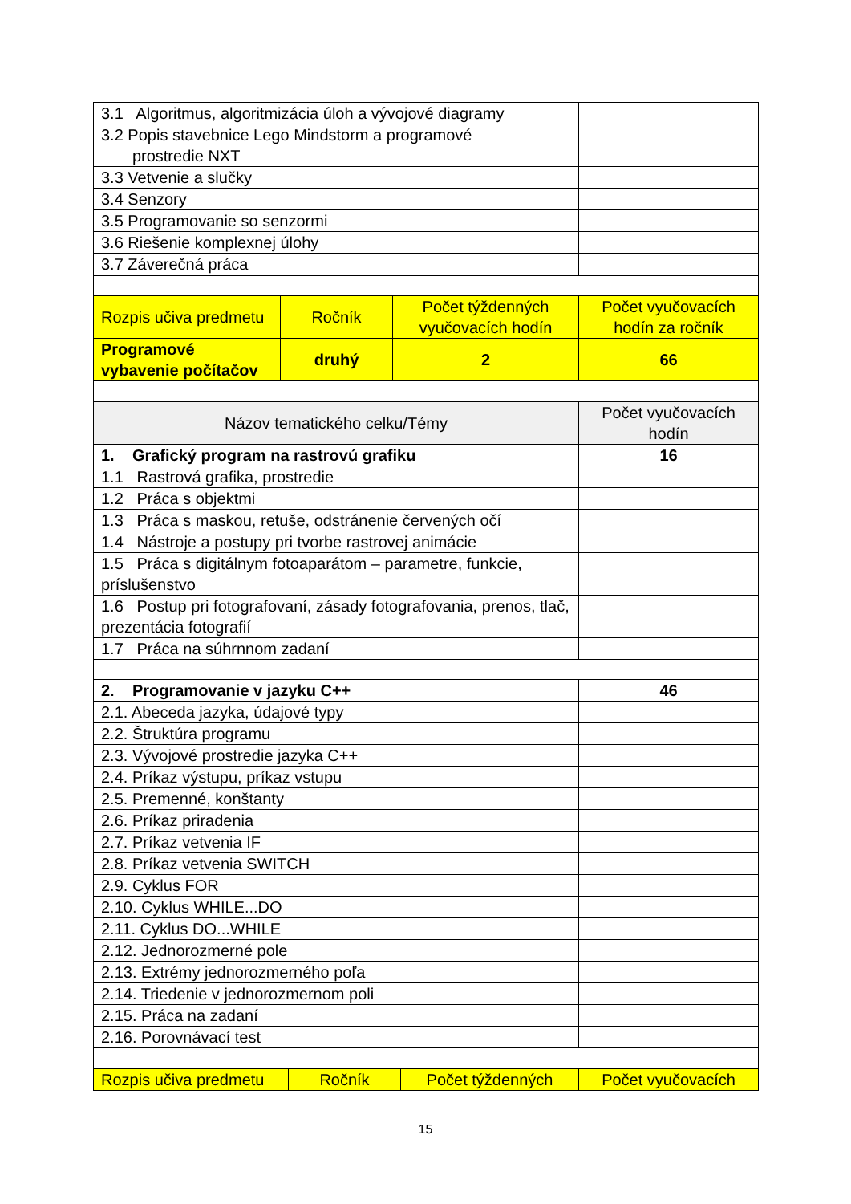| 3.1 Algoritmus, algoritmizácia úloh a vývojové diagramy | |
| 3.2 Popis stavebnice Lego Mindstorm a programové prostredie NXT | |
| 3.3 Vetvenie a slučky | |
| 3.4 Senzory | |
| 3.5 Programovanie so senzormi | |
| 3.6 Riešenie komplexnej úlohy | |
| 3.7 Záverečná práca | |
| Rozpis učiva predmetu | Ročník | Počet týždenných vyučovacích hodín | Počet vyučovacích hodín za ročník |
| --- | --- | --- | --- |
| Programové vybavenie počítačov | druhý | 2 | 66 |
| Názov tematického celku/Témy | Počet vyučovacích hodín |
| --- | --- |
| 1. Grafický program na rastrovú grafiku | 16 |
| 1.1 Rastrová grafika, prostredie | |
| 1.2 Práca s objektmi | |
| 1.3 Práca s maskou, retuše, odstránenie červených očí | |
| 1.4 Nástroje a postupy pri tvorbe rastrovej animácie | |
| 1.5 Práca s digitálnym fotoaparátom – parametre, funkcie, príslušenstvo | |
| 1.6 Postup pri fotografovaní, zásady fotografovania, prenos, tlač, prezentácia fotografií | |
| 1.7 Práca na súhrnnom zadaní | |
| 2. Programovanie v jazyku C++ | 46 |
| 2.1. Abeceda jazyka, údajové typy | |
| 2.2. Štruktúra programu | |
| 2.3. Vývojové prostredie jazyka C++ | |
| 2.4. Príkaz výstupu, príkaz vstupu | |
| 2.5. Premenné, konštanty | |
| 2.6. Príkaz priradenia | |
| 2.7. Príkaz vetvenia IF | |
| 2.8. Príkaz vetvenia SWITCH | |
| 2.9. Cyklus FOR | |
| 2.10. Cyklus WHILE...DO | |
| 2.11. Cyklus DO...WHILE | |
| 2.12. Jednorozmerné pole | |
| 2.13. Extrémy jednorozmerného poľa | |
| 2.14. Triedenie v jednorozmernom poli | |
| 2.15. Práca na zadaní | |
| 2.16. Porovnávací test | |
| Rozpis učiva predmetu | Ročník | Počet týždenných | Počet vyučovacích |
| --- | --- | --- | --- |
15